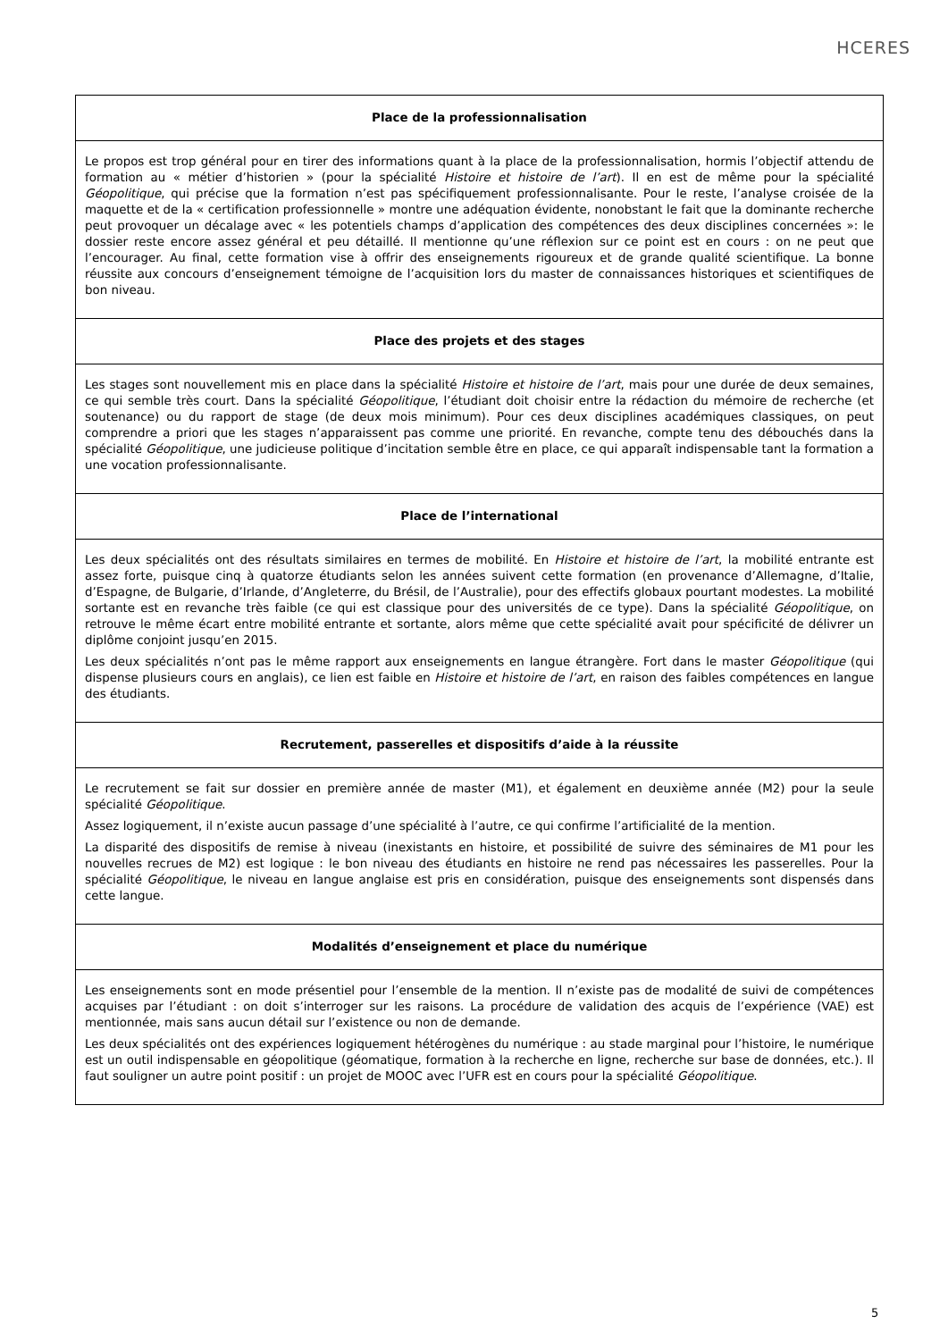HCERES
| Place de la professionnalisation |
| Le propos est trop général pour en tirer des informations quant à la place de la professionnalisation, hormis l’objectif attendu de formation au « métier d’historien » (pour la spécialité Histoire et histoire de l’art ). Il en est de même pour la spécialité Géopolitique , qui précise que la formation n’est pas spécifiquement professionnalisante. Pour le reste, l’analyse croisée de la maquette et de la « certification professionnelle » montre une adéquation évidente, nonobstant le fait que la dominante recherche peut provoquer un décalage avec « les potentiels champs d’application des compétences des deux disciplines concernées »: le dossier reste encore assez général et peu détaillé. Il mentionne qu’une réflexion sur ce point est en cours : on ne peut que l’encourager. Au final, cette formation vise à offrir des enseignements rigoureux et de grande qualité scientifique. La bonne réussite aux concours d’enseignement témoigne de l’acquisition lors du master de connaissances historiques et scientifiques de bon niveau. |
| Place des projets et des stages |
| Les stages sont nouvellement mis en place dans la spécialité Histoire et histoire de l’art , mais pour une durée de deux semaines, ce qui semble très court. Dans la spécialité Géopolitique , l’étudiant doit choisir entre la rédaction du mémoire de recherche (et soutenance) ou du rapport de stage (de deux mois minimum). Pour ces deux disciplines académiques classiques, on peut comprendre a priori que les stages n’apparaissent pas comme une priorité. En revanche, compte tenu des débouchés dans la spécialité Géopolitique , une judicieuse politique d’incitation semble être en place, ce qui apparaît indispensable tant la formation a une vocation professionnalisante. |
| Place de l’international |
| Les deux spécialités ont des résultats similaires en termes de mobilité. En Histoire et histoire de l’art , la mobilité entrante est assez forte, puisque cinq à quatorze étudiants selon les années suivent cette formation (en provenance d’Allemagne, d’Italie, d’Espagne, de Bulgarie, d’Irlande, d’Angleterre, du Brésil, de l’Australie), pour des effectifs globaux pourtant modestes. La mobilité sortante est en revanche très faible (ce qui est classique pour des universités de ce type). Dans la spécialité Géopolitique , on retrouve le même écart entre mobilité entrante et sortante, alors même que cette spécialité avait pour spécificité de délivrer un diplôme conjoint jusqu’en 2015. Les deux spécialités n’ont pas le même rapport aux enseignements en langue étrangère. Fort dans le master Géopolitique (qui dispense plusieurs cours en anglais), ce lien est faible en Histoire et histoire de l’art , en raison des faibles compétences en langue des étudiants. |
| Recrutement, passerelles et dispositifs d’aide à la réussite |
| Le recrutement se fait sur dossier en première année de master (M1), et également en deuxième année (M2) pour la seule spécialité Géopolitique . Assez logiquement, il n’existe aucun passage d’une spécialité à l’autre, ce qui confirme l’artificialité de la mention. La disparité des dispositifs de remise à niveau (inexistants en histoire, et possibilité de suivre des séminaires de M1 pour les nouvelles recrues de M2) est logique : le bon niveau des étudiants en histoire ne rend pas nécessaires les passerelles. Pour la spécialité Géopolitique , le niveau en langue anglaise est pris en considération, puisque des enseignements sont dispensés dans cette langue. |
| Modalités d’enseignement et place du numérique |
| Les enseignements sont en mode présentiel pour l’ensemble de la mention. Il n’existe pas de modalité de suivi de compétences acquises par l’étudiant : on doit s’interroger sur les raisons. La procédure de validation des acquis de l’expérience (VAE) est mentionnée, mais sans aucun détail sur l’existence ou non de demande. Les deux spécialités ont des expériences logiquement hétérogènes du numérique : au stade marginal pour l’histoire, le numérique est un outil indispensable en géopolitique (géomatique, formation à la recherche en ligne, recherche sur base de données, etc.). Il faut souligner un autre point positif : un projet de MOOC avec l’UFR est en cours pour la spécialité Géopolitique . |
5